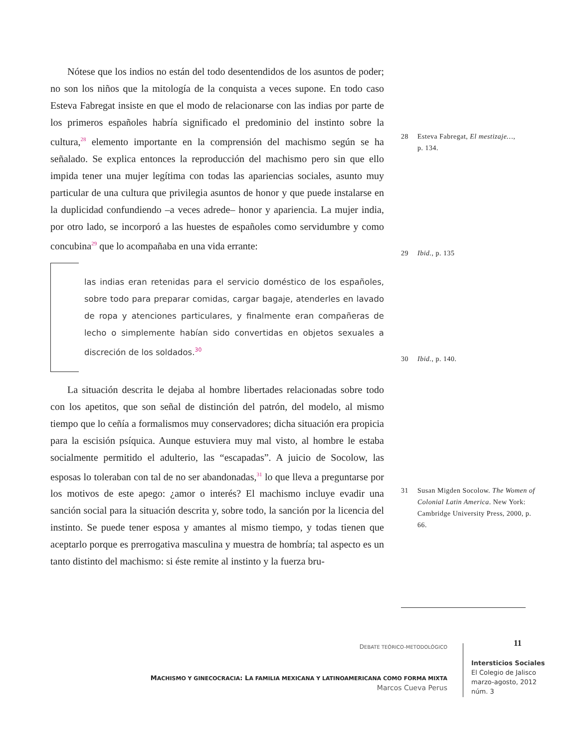Nótese que los indios no están del todo desentendidos de los asuntos de poder; no son los niños que la mitología de la conquista a veces supone. En todo caso Esteva Fabregat insiste en que el modo de relacionarse con las indias por parte de los primeros españoles habría significado el predominio del instinto sobre la cultura,<sup>28</sup> elemento importante en la comprensión del machismo según se ha señalado. Se explica entonces la reproducción del machismo pero sin que ello impida tener una mujer legítima con todas las apariencias sociales, asunto muy particular de una cultura que privilegia asuntos de honor y que puede instalarse en la duplicidad confundiendo –a veces adrede– honor y apariencia. La mujer india, por otro lado, se incorporó a las huestes de españoles como servidumbre y como concubina<sup>29</sup> que lo acompañaba en una vida errante:
las indias eran retenidas para el servicio doméstico de los españoles, sobre todo para preparar comidas, cargar bagaje, atenderles en lavado de ropa y atenciones particulares, y finalmente eran compañeras de lecho o simplemente habían sido convertidas en objetos sexuales a discreción de los soldados.<sup>30</sup>
La situación descrita le dejaba al hombre libertades relacionadas sobre todo con los apetitos, que son señal de distinción del patrón, del modelo, al mismo tiempo que lo ceñía a formalismos muy conservadores; dicha situación era propicia para la escisión psíquica. Aunque estuviera muy mal visto, al hombre le estaba socialmente permitido el adulterio, las “escapadas”. A juicio de Socolow, las esposas lo toleraban con tal de no ser abandonadas,<sup>31</sup> lo que lleva a preguntarse por los motivos de este apego: ¿amor o interés? El machismo incluye evadir una sanción social para la situación descrita y, sobre todo, la sanción por la licencia del instinto. Se puede tener esposa y amantes al mismo tiempo, y todas tienen que aceptarlo porque es prerrogativa masculina y muestra de hombría; tal aspecto es un tanto distinto del machismo: si éste remite al instinto y la fuerza bru-
28 Esteva Fabregat, El mestizaje…,
p. 134.
29 Ibid., p. 135
30 Ibid., p. 140.
31 Susan Migden Socolow. The Women of Colonial Latin America. New York: Cambridge University Press, 2000, p. 66.
DEBATE TEÓRICO-METODOLÓGICO
MACHISMO Y GINECOCRACIA: LA FAMILIA MEXICANA Y LATINOAMERICANA COMO FORMA MIXTA
Marcos Cueva Perus
11
Intersticios Sociales
El Colegio de Jalisco
marzo-agosto, 2012
núm. 3